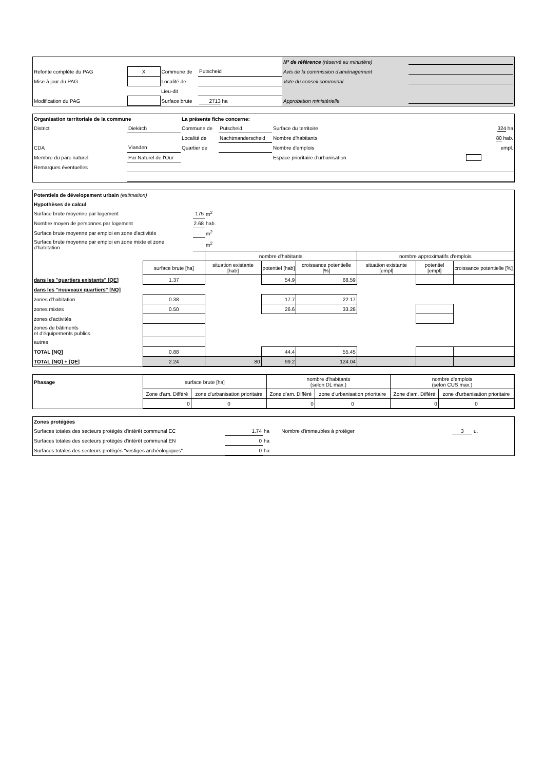| | | | | N° de référence (réservé au ministère) | |
| Refonte complète du PAG | X | Commune de | Putscheid | Avis de la commission d'aménagement | |
| Mise à jour du PAG | | Localité de | | Vote du conseil communal | |
| | | Lieu-dit | | | |
| Modification du PAG | | Surface brute | 2713 ha | Approbation ministérielle | |
| Organisation territoriale de la commune | | La présente fiche concerne: | | | |
| District | Diekirch | Commune de | Putscheid | Surface du territoire | 324 ha |
| | | Localité de | Nachtmanderscheid | Nombre d'habitants | 80 hab. |
| CDA | Vianden | Quartier de | | Nombre d'emplois | empl. |
| Membre du parc naturel | Par Naturel de l'Our | | | Espace prioritaire d'urbanisation | |
| Remarques éventuelles | | | | | |
| Potentiels de dévelopement urbain (estimation) | | | | | | | | |
| Hypothèses de calcul | | | | | | | | |
| Surface brute moyenne par logement | | 175 | m<sup>2</sup> | | | | | |
| Nombre moyen de personnes par logement | | 2.68 | hab. | | | | | |
| Surface brute moyenne par emploi en zone d'activités | | | m<sup>2</sup> | | | | | |
| Surface brute moyenne par emploi en zone mixte et zone d'habitation | | | m<sup>2</sup> | | | | | |
| | | | nombre d'habitants | | | nombre approximatifs d'emplois | | |
| | surface brute [ha] | | situation existante [hab] | potentiel [hab] | croissance potentielle [%] | situation existante [empl] | potentiel [empl] | croissance potentielle [%] |
| dans les "quartiers existants" [QE] | 1.37 | | | 54.9 | 68.59 | | | |
| dans les "nouveaux quartiers" [NQ] | | | | | | | | |
| zones d'habitation | 0.38 | | | 17.7 | 22.17 | | | |
| zones mixtes | 0.50 | | | 26.6 | 33.28 | | | |
| zones d'activités | | | | | | | | |
| zones de bâtiments et d'équipements publics | | | | | | | | |
| autres | | | | | | | | |
| TOTAL [NQ] | 0.88 | | | 44.4 | 55.45 | | | |
| TOTAL [NQ] + [QE] | 2.24 | | 80 | 99.2 | 124.04 | | | |
| Phasage | surface brute [ha] | | nombre d'habitants (selon DL max.) | | nombre d'emplois (selon CUS max.) | |
| | Zone d'am. Différé | zone d'urbanisation prioritaire | Zone d'am. Différé | zone d'urbanisation prioritaire | Zone d'am. Différé | zone d'urbanisation prioritaire |
| | 0 | 0 | 0 | 0 | 0 | 0 |
| Zones protégées | | | | |
| Surfaces totales des secteurs protégés d'intérêt communal EC | 1.74 | ha | Nombre d'immeubles à protéger | 3 u. |
| Surfaces totales des secteurs protégés d'intérêt communal EN | 0 | ha | | |
| Surfaces totales des secteurs protégés "vestiges archéologiques" | 0 | ha | | |